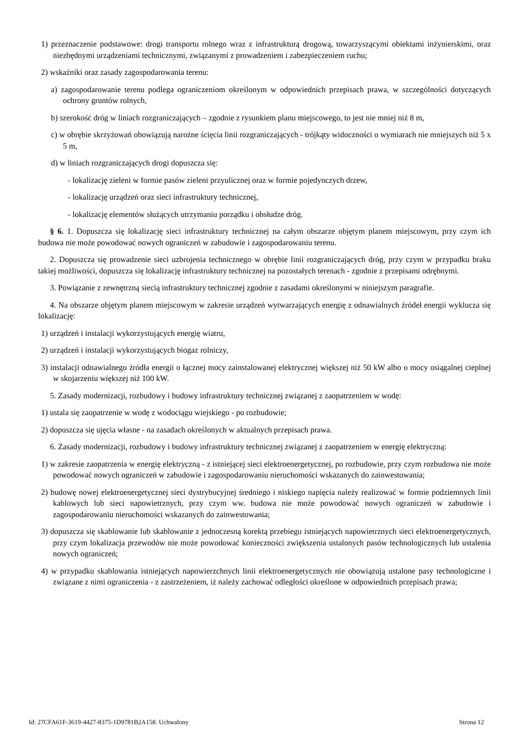1) przeznaczenie podstawowe: drogi transportu rolnego wraz z infrastrukturą drogową, towarzyszącymi obiektami inżynierskimi, oraz niezbędnymi urządzeniami technicznymi, związanymi z prowadzeniem i zabezpieczeniem ruchu;
2) wskaźniki oraz zasady zagospodarowania terenu:
a) zagospodarowanie terenu podlega ograniczeniom określonym w odpowiednich przepisach prawa, w szczególności dotyczących ochrony gruntów rolnych,
b) szerokość dróg w liniach rozgraniczających – zgodnie z rysunkiem planu miejscowego, to jest nie mniej niż 8 m,
c) w obrębie skrzyżowań obowiązują narożne ścięcia linii rozgraniczających - trójkąty widoczności o wymiarach nie mniejszych niż 5 x 5 m,
d) w liniach rozgraniczających drogi dopuszcza się:
- lokalizację zieleni w formie pasów zieleni przyulicznej oraz w formie pojedynczych drzew,
- lokalizację urządzeń oraz sieci infrastruktury technicznej,
- lokalizację elementów służących utrzymaniu porządku i obsłudze dróg.
§ 6. 1. Dopuszcza się lokalizację sieci infrastruktury technicznej na całym obszarze objętym planem miejscowym, przy czym ich budowa nie może powodować nowych ograniczeń w zabudowie i zagospodarowaniu terenu.
2. Dopuszcza się prowadzenie sieci uzbrojenia technicznego w obrębie linii rozgraniczających dróg, przy czym w przypadku braku takiej możliwości, dopuszcza się lokalizację infrastruktury technicznej na pozostałych terenach - zgodnie z przepisami odrębnymi.
3. Powiązanie z zewnętrzną siecią infrastruktury technicznej zgodnie z zasadami określonymi w niniejszym paragrafie.
4. Na obszarze objętym planem miejscowym w zakresie urządzeń wytwarzających energię z odnawialnych źródeł energii wyklucza się lokalizację:
1) urządzeń i instalacji wykorzystujących energię wiatru,
2) urządzeń i instalacji wykorzystujących biogaz rolniczy,
3) instalacji odnawialnego źródła energii o łącznej mocy zainstalowanej elektrycznej większej niż 50 kW albo o mocy osiągalnej cieplnej w skojarzeniu większej niż 100 kW.
5. Zasady modernizacji, rozbudowy i budowy infrastruktury technicznej związanej z zaopatrzeniem w wodę:
1) ustala się zaopatrzenie w wodę z wodociągu wiejskiego - po rozbudowie;
2) dopuszcza się ujęcia własne - na zasadach określonych w aktualnych przepisach prawa.
6. Zasady modernizacji, rozbudowy i budowy infrastruktury technicznej związanej z zaopatrzeniem w energię elektryczną:
1) w zakresie zaopatrzenia w energię elektryczną - z istniejącej sieci elektroenergetycznej, po rozbudowie, przy czym rozbudowa nie może powodować nowych ograniczeń w zabudowie i zagospodarowaniu nieruchomości wskazanych do zainwestowania;
2) budowę nowej elektroenergetycznej sieci dystrybucyjnej średniego i niskiego napięcia należy realizować w formie podziemnych linii kablowych lub sieci napowietrznych, przy czym ww. budowa nie może powodować nowych ograniczeń w zabudowie i zagospodarowaniu nieruchomości wskazanych do zainwestowania;
3) dopuszcza się skablowanie lub skablowanie z jednoczesną korektą przebiegu istniejących napowietrznych sieci elektroenergetycznych, przy czym lokalizacja przewodów nie może powodować konieczności zwiększenia ustalonych pasów technologicznych lub ustalenia nowych ograniczeń;
4) w przypadku skablowania istniejących napowierzchnych linii elektroenergetycznych nie obowiązują ustalone pasy technologiczne i związane z nimi ograniczenia - z zastrzeżeniem, iż należy zachować odległości określone w odpowiednich przepisach prawa;
Id: 27CFA61F-3619-4427-8375-1D9781B2A158. Uchwalony Strona 12